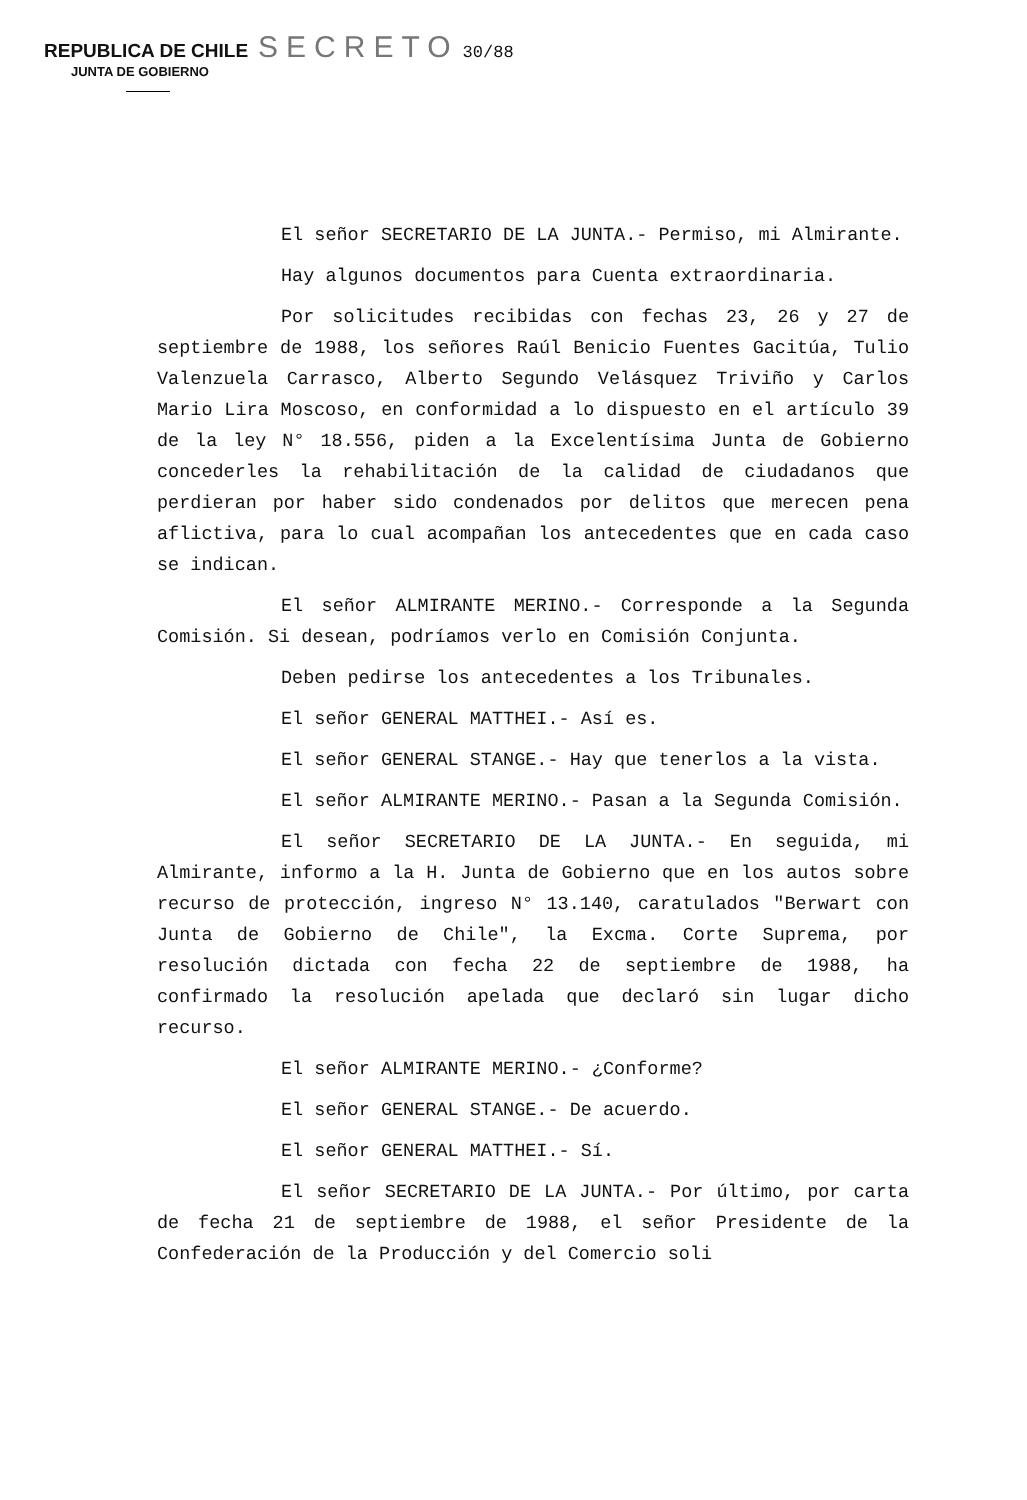REPUBLICA DE CHILE SECRETO 30/88
JUNTA DE GOBIERNO
El señor SECRETARIO DE LA JUNTA.- Permiso, mi Almirante.
Hay algunos documentos para Cuenta extraordinaria.
Por solicitudes recibidas con fechas 23, 26 y 27 de septiembre de 1988, los señores Raúl Benicio Fuentes Gacitúa, Tulio Valenzuela Carrasco, Alberto Segundo Velásquez Triviño y Carlos Mario Lira Moscoso, en conformidad a lo dispuesto en el artículo 39 de la ley N° 18.556, piden a la Excelentísima Junta de Gobierno concederles la rehabilitación de la calidad de ciudadanos que perdieran por haber sido condenados por delitos que merecen pena aflictiva, para lo cual acompañan los antecedentes que en cada caso se indican.
El señor ALMIRANTE MERINO.- Corresponde a la Segunda Comisión. Si desean, podríamos verlo en Comisión Conjunta.
Deben pedirse los antecedentes a los Tribunales.
El señor GENERAL MATTHEI.- Así es.
El señor GENERAL STANGE.- Hay que tenerlos a la vista.
El señor ALMIRANTE MERINO.- Pasan a la Segunda Comisión.
El señor SECRETARIO DE LA JUNTA.- En seguida, mi Almirante, informo a la H. Junta de Gobierno que en los autos sobre recurso de protección, ingreso N° 13.140, caratulados "Berwart con Junta de Gobierno de Chile", la Excma. Corte Suprema, por resolución dictada con fecha 22 de septiembre de 1988, ha confirmado la resolución apelada que declaró sin lugar dicho recurso.
El señor ALMIRANTE MERINO.- ¿Conforme?
El señor GENERAL STANGE.- De acuerdo.
El señor GENERAL MATTHEI.- Sí.
El señor SECRETARIO DE LA JUNTA.- Por último, por carta de fecha 21 de septiembre de 1988, el señor Presidente de la Confederación de la Producción y del Comercio soli